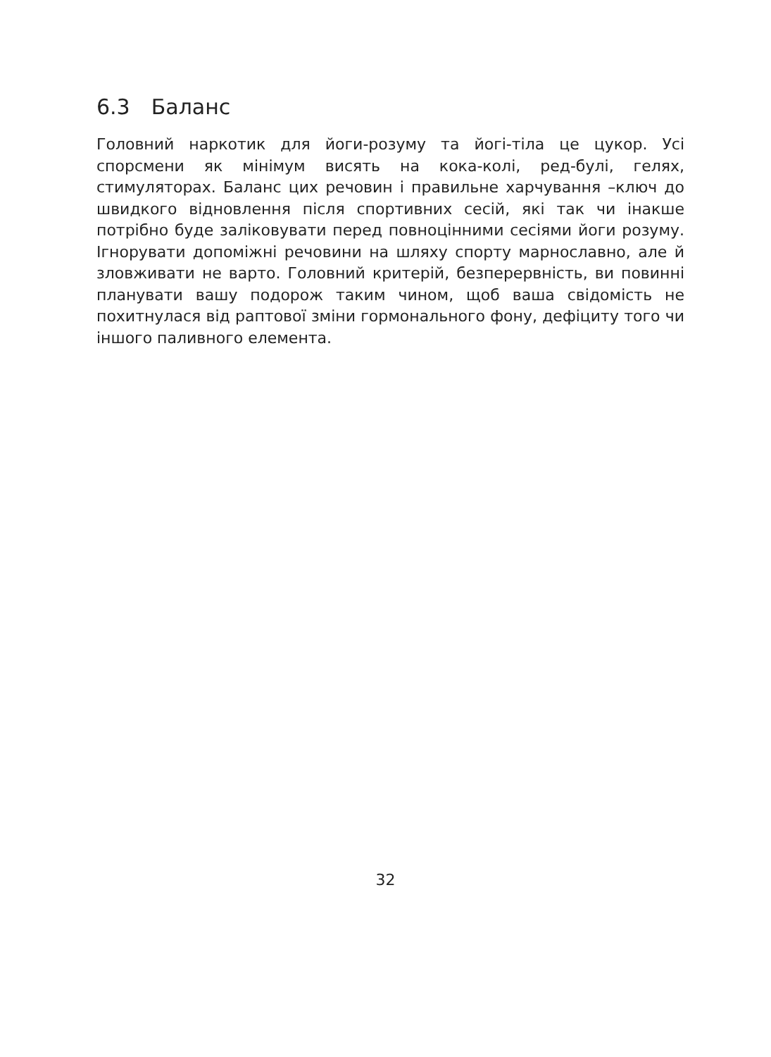6.3 Баланс
Головний наркотик для йоги-розуму та йогі-тіла це цукор. Усі спорсмени як мінімум висять на кока-колі, ред-булі, гелях, стимуляторах. Баланс цих речовин і правильне харчування –ключ до швидкого відновлення після спортивних сесій, які так чи інакше потрібно буде заліковувати перед повноцінними сесіями йоги розуму. Ігнорувати допоміжні речовини на шляху спорту марнославно, але й зловживати не варто. Головний критерій, безперервність, ви повинні планувати вашу подорож таким чином, щоб ваша свідомість не похитнулася від раптової зміни гормонального фону, дефіциту того чи іншого паливного елемента.
32